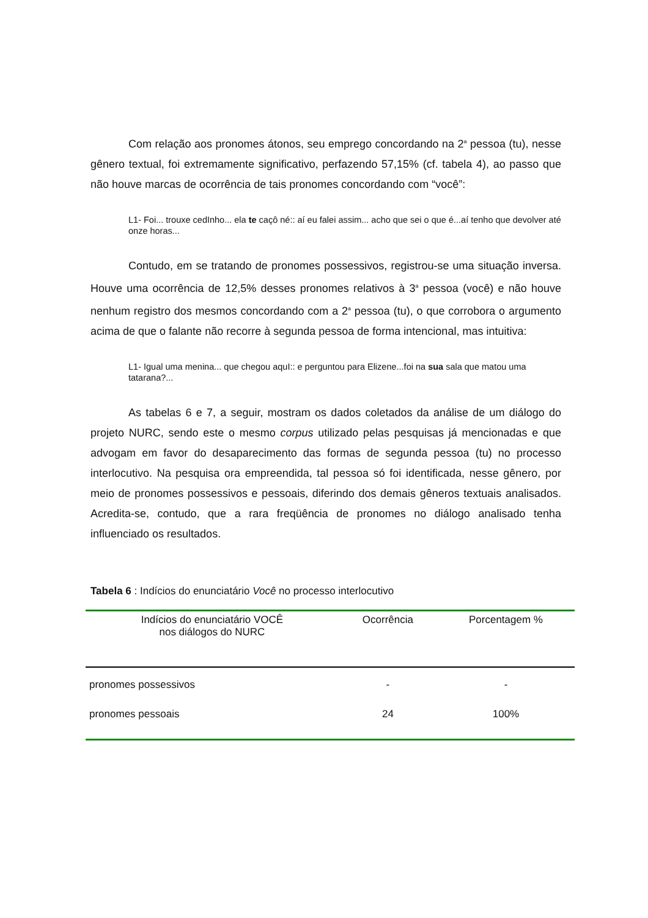Com relação aos pronomes átonos, seu emprego concordando na 2<sup>a</sup> pessoa (tu), nesse gênero textual, foi extremamente significativo, perfazendo 57,15% (cf. tabela 4), ao passo que não houve marcas de ocorrência de tais pronomes concordando com “você”:
L1- Foi... trouxe cedInho... ela te caçô né:: aí eu falei assim... acho que sei o que é...aí tenho que devolver até onze horas...
Contudo, em se tratando de pronomes possessivos, registrou-se uma situação inversa. Houve uma ocorrência de 12,5% desses pronomes relativos à 3<sup>a</sup> pessoa (você) e não houve nenhum registro dos mesmos concordando com a 2<sup>a</sup> pessoa (tu), o que corrobora o argumento acima de que o falante não recorre à segunda pessoa de forma intencional, mas intuitiva:
L1- Igual uma menina... que chegou aquI:: e perguntou para Elizene...foi na sua sala que matou uma tatarana?...
As tabelas 6 e 7, a seguir, mostram os dados coletados da análise de um diálogo do projeto NURC, sendo este o mesmo corpus utilizado pelas pesquisas já mencionadas e que advogam em favor do desaparecimento das formas de segunda pessoa (tu) no processo interlocutivo. Na pesquisa ora empreendida, tal pessoa só foi identificada, nesse gênero, por meio de pronomes possessivos e pessoais, diferindo dos demais gêneros textuais analisados. Acredita-se, contudo, que a rara freqüência de pronomes no diálogo analisado tenha influenciado os resultados.
Tabela 6 : Indícios do enunciatário Você no processo interlocutivo
| Indícios do enunciatário VOCÊ nos diálogos do NURC | Ocorrência | Porcentagem % |
| --- | --- | --- |
| pronomes possessivos | - | - |
| pronomes pessoais | 24 | 100% |